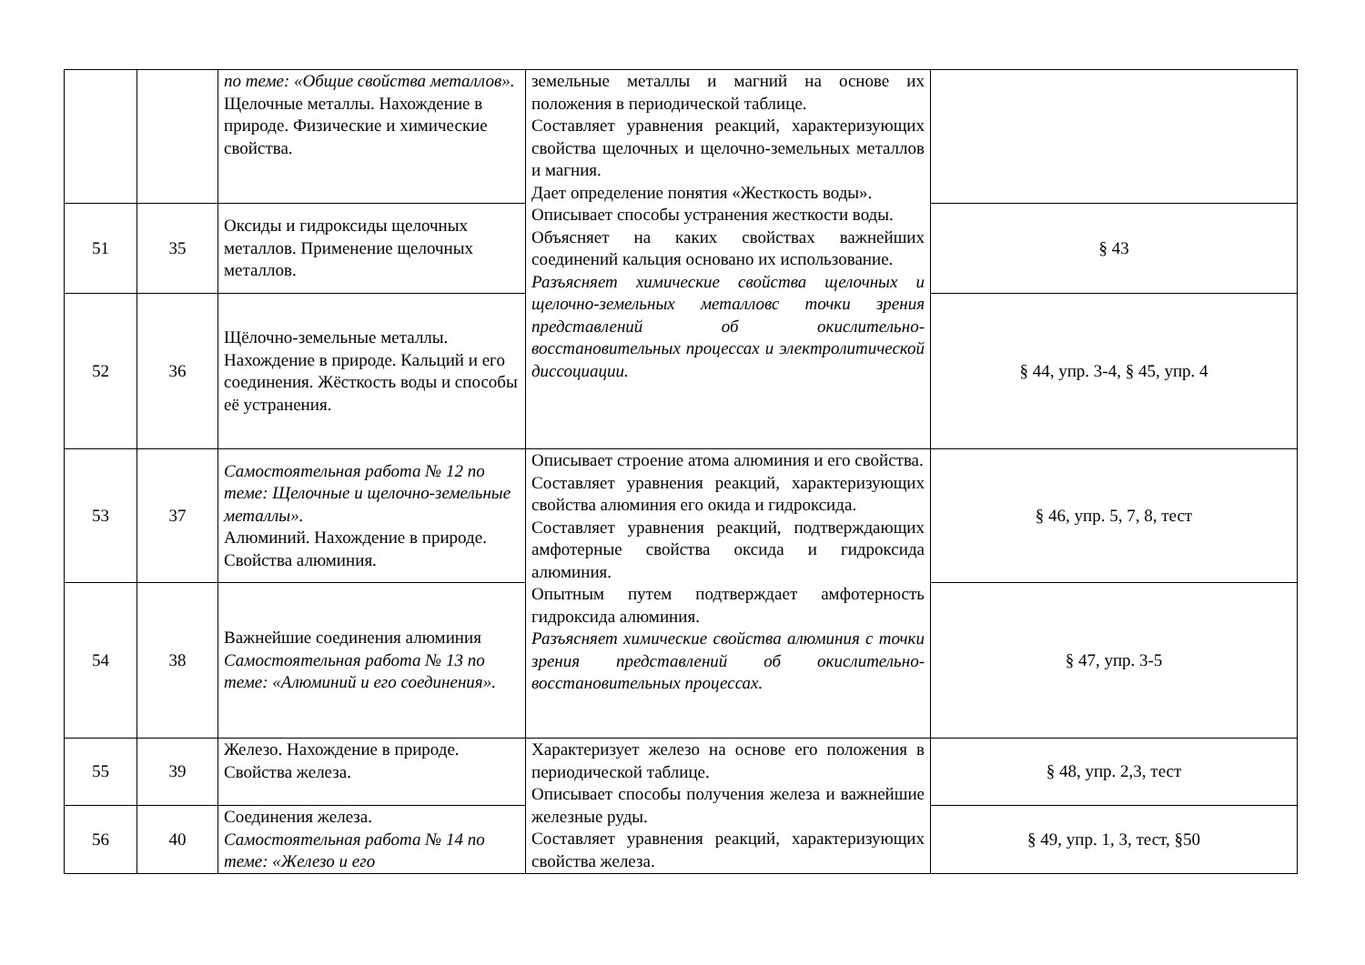| | | по теме: «Общие свойства металлов». Щелочные металлы. Нахождение в природе. Физические и химические свойства. | земельные металлы и магний на основе их положения в периодической таблице. Составляет уравнения реакций, характеризующих свойства щелочных и щелочно-земельных металлов и магния. Дает определение понятия «Жесткость воды». Описывает способы устранения жесткости воды. Объясняет на каких свойствах важнейших соединений кальция основано их использование. Разъясняет химические свойства щелочных и щелочно-земельных металловс точки зрения представлений об окислительно-восстановительных процессах и электролитической диссоциации. | |
| 51 | 35 | Оксиды и гидроксиды щелочных металлов. Применение щелочных металлов. | | § 43 |
| 52 | 36 | Щёлочно-земельные металлы. Нахождение в природе. Кальций и его соединения. Жёсткость воды и способы её устранения. | | § 44, упр. 3-4, § 45, упр. 4 |
| 53 | 37 | Самостоятельная работа № 12 по теме: Щелочные и щелочно-земельные металлы». Алюминий. Нахождение в природе. Свойства алюминия. | Описывает строение атома алюминия и его свойства. Составляет уравнения реакций, характеризующих свойства алюминия его окида и гидроксида. Составляет уравнения реакций, подтверждающих амфотерные свойства оксида и гидроксида алюминия. Опытным путем подтверждает амфотерность гидроксида алюминия. Разъясняет химические свойства алюминия с точки зрения представлений об окислительно-восстановительных процессах. | § 46, упр. 5, 7, 8, тест |
| 54 | 38 | Важнейшие соединения алюминия Самостоятельная работа № 13 по теме: «Алюминий и его соединения». | | § 47, упр. 3-5 |
| 55 | 39 | Железо. Нахождение в природе. Свойства железа. | Характеризует железо на основе его положения в периодической таблице. Описывает способы получения железа и важнейшие железные руды. Составляет уравнения реакций, характеризующих свойства железа. | § 48, упр. 2,3, тест |
| 56 | 40 | Соединения железа. Самостоятельная работа № 14 по теме: «Железо и его | | § 49, упр. 1, 3, тест, §50 |